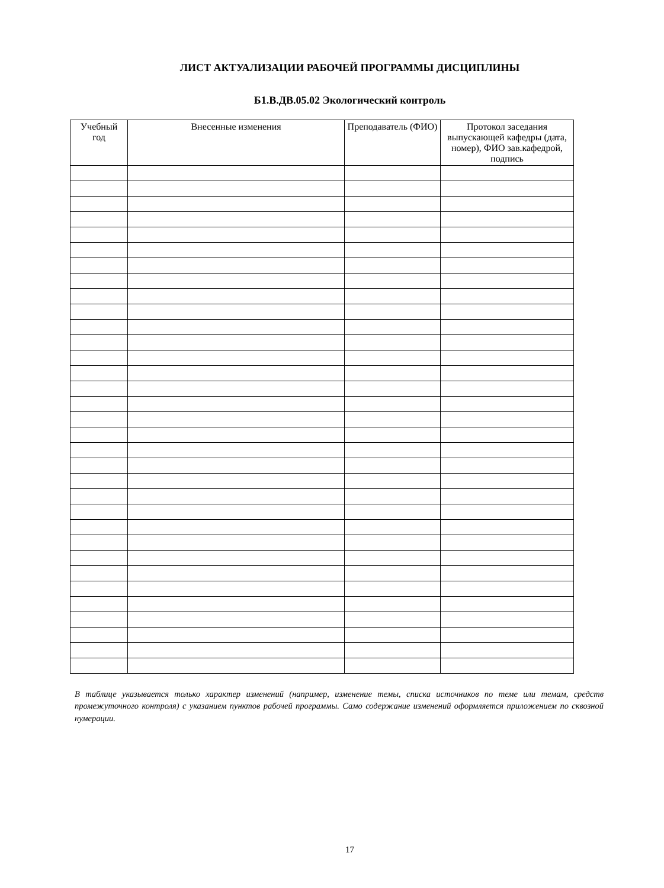ЛИСТ АКТУАЛИЗАЦИИ РАБОЧЕЙ ПРОГРАММЫ ДИСЦИПЛИНЫ
Б1.В.ДВ.05.02 Экологический контроль
| Учебный год | Внесенные изменения | Преподаватель (ФИО) | Протокол заседания выпускающей кафедры (дата, номер), ФИО зав.кафедрой, подпись |
| --- | --- | --- | --- |
В таблице указывается только характер изменений (например, изменение темы, списка источников по теме или темам, средств промежуточного контроля) с указанием пунктов рабочей программы. Само содержание изменений оформляется приложением по сквозной нумерации.
17